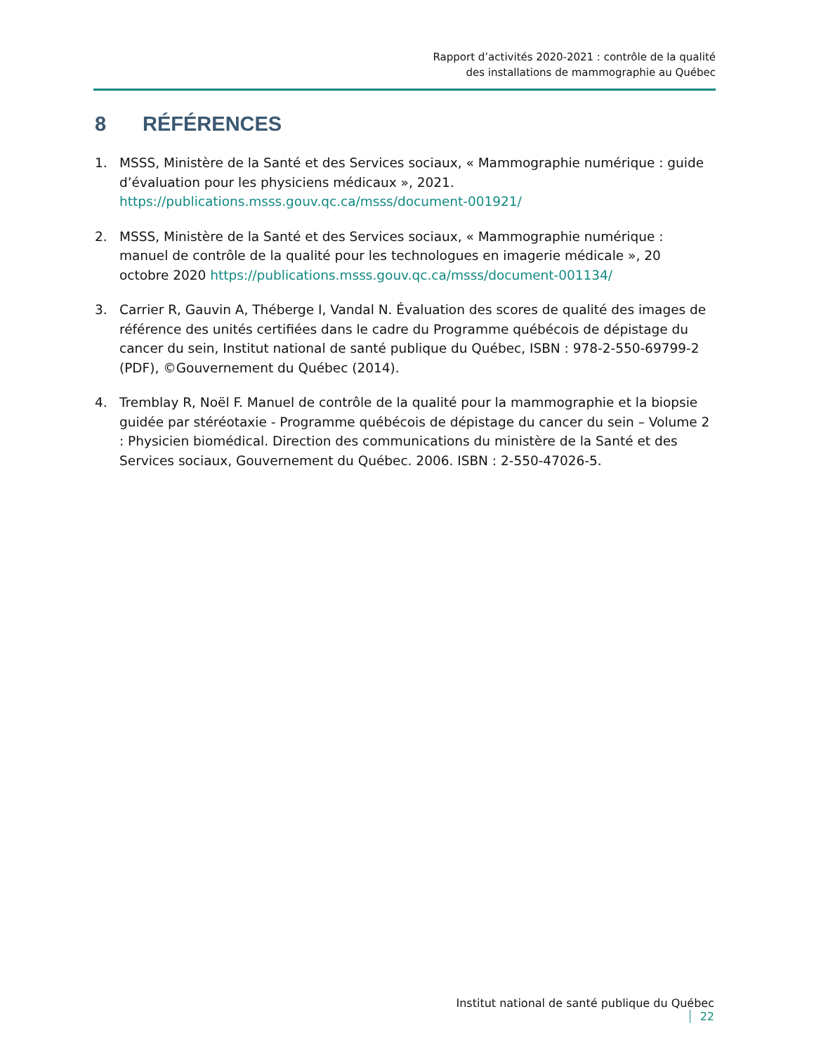Rapport d’activités 2020-2021 : contrôle de la qualité
des installations de mammographie au Québec
8 RÉFÉRENCES
1. MSSS, Ministère de la Santé et des Services sociaux, « Mammographie numérique : guide d’évaluation pour les physiciens médicaux », 2021.
https://publications.msss.gouv.qc.ca/msss/document-001921/
2. MSSS, Ministère de la Santé et des Services sociaux, « Mammographie numérique : manuel de contrôle de la qualité pour les technologues en imagerie médicale », 20 octobre 2020 https://publications.msss.gouv.qc.ca/msss/document-001134/
3. Carrier R, Gauvin A, Théberge I, Vandal N. Évaluation des scores de qualité des images de référence des unités certifiées dans le cadre du Programme québécois de dépistage du cancer du sein, Institut national de santé publique du Québec, ISBN : 978-2-550-69799-2 (PDF), ©Gouvernement du Québec (2014).
4. Tremblay R, Noël F. Manuel de contrôle de la qualité pour la mammographie et la biopsie guidée par stéréotaxie - Programme québécois de dépistage du cancer du sein – Volume 2 : Physicien biomédical. Direction des communications du ministère de la Santé et des Services sociaux, Gouvernement du Québec. 2006. ISBN : 2-550-47026-5.
Institut national de santé publique du Québec 22